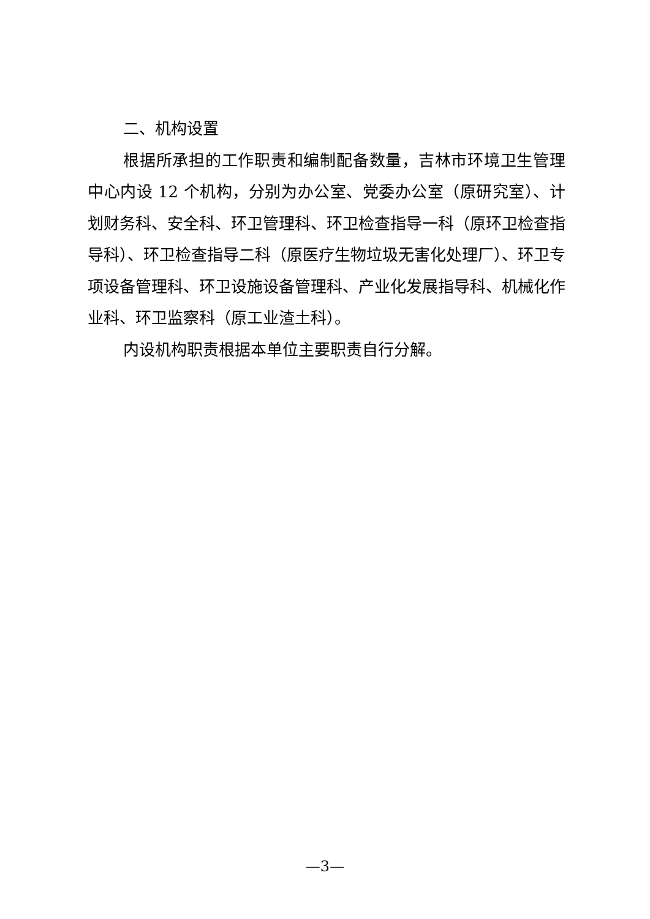二、机构设置
根据所承担的工作职责和编制配备数量，吉林市环境卫生管理中心内设 12 个机构，分别为办公室、党委办公室（原研究室）、计划财务科、安全科、环卫管理科、环卫检查指导一科（原环卫检查指导科）、环卫检查指导二科（原医疗生物垃圾无害化处理厂）、环卫专项设备管理科、环卫设施设备管理科、产业化发展指导科、机械化作业科、环卫监察科（原工业渣土科）。
内设机构职责根据本单位主要职责自行分解。
—3—